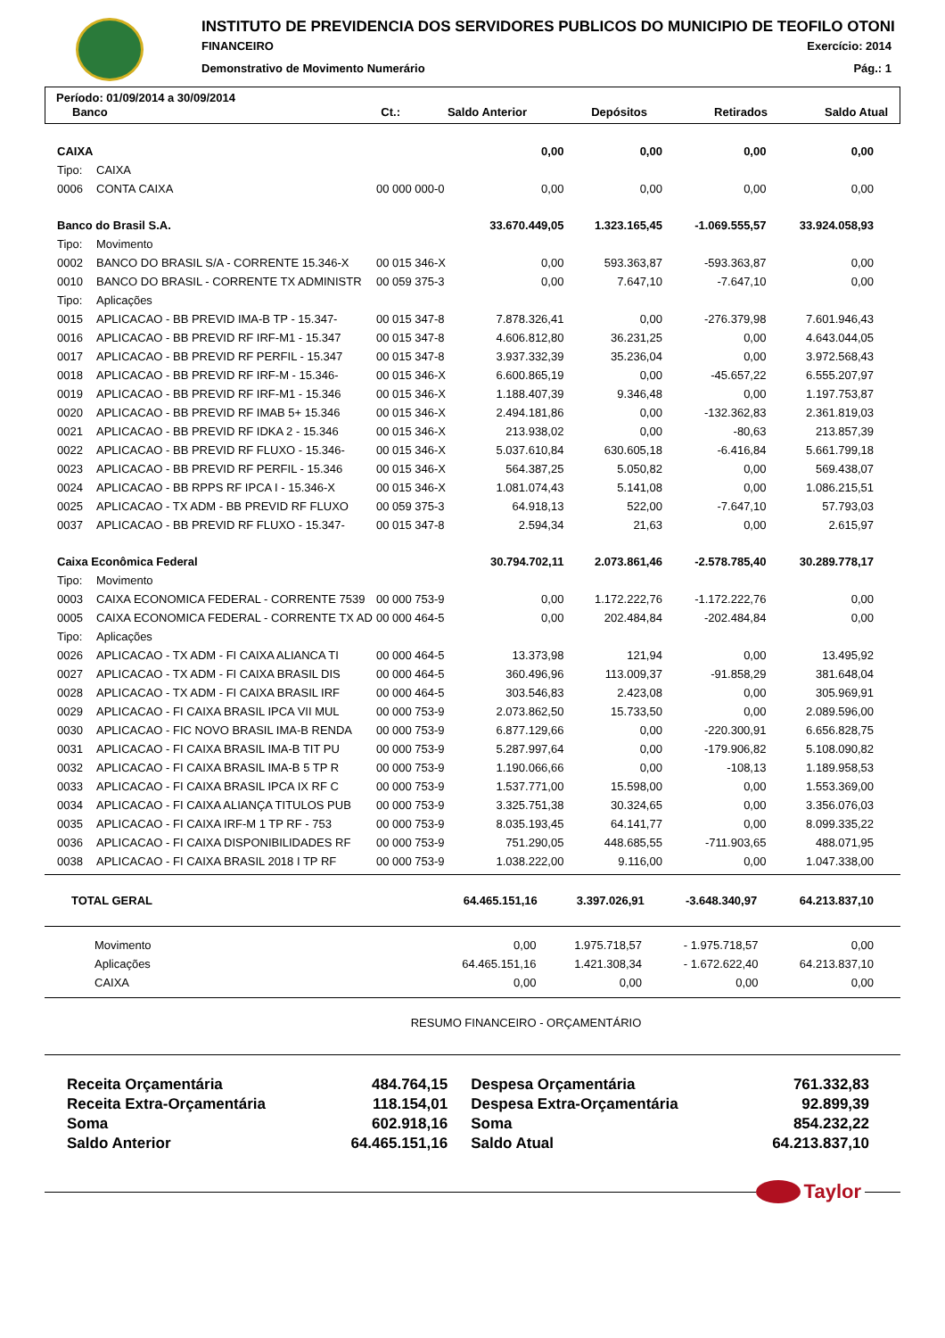INSTITUTO DE PREVIDENCIA DOS SERVIDORES PUBLICOS DO MUNICIPIO DE TEOFILO OTONI
FINANCEIRO Exercício: 2014
Demonstrativo de Movimento Numerário Pág.: 1
Período: 01/09/2014 a 30/09/2014
| Banco | Ct.: | Saldo Anterior | Depósitos | Retirados | Saldo Atual |
| CAIXA | | | 0,00 | 0,00 | 0,00 | 0,00 |
| Tipo: | CAIXA | | | | | |
| 0006 | CONTA CAIXA | 00 000 000-0 | 0,00 | 0,00 | 0,00 | 0,00 |
| Banco do Brasil S.A. | | | 33.670.449,05 | 1.323.165,45 | -1.069.555,57 | 33.924.058,93 |
| Tipo: | Movimento | | | | | |
| 0002 | BANCO DO BRASIL S/A - CORRENTE 15.346-X | 00 015 346-X | 0,00 | 593.363,87 | -593.363,87 | 0,00 |
| 0010 | BANCO DO BRASIL - CORRENTE TX ADMINISTR | 00 059 375-3 | 0,00 | 7.647,10 | -7.647,10 | 0,00 |
| Tipo: | Aplicações | | | | | |
| 0015 | APLICACAO - BB PREVID IMA-B TP - 15.347- | 00 015 347-8 | 7.878.326,41 | 0,00 | -276.379,98 | 7.601.946,43 |
| 0016 | APLICACAO - BB PREVID RF IRF-M1 - 15.347 | 00 015 347-8 | 4.606.812,80 | 36.231,25 | 0,00 | 4.643.044,05 |
| 0017 | APLICACAO - BB PREVID RF PERFIL - 15.347 | 00 015 347-8 | 3.937.332,39 | 35.236,04 | 0,00 | 3.972.568,43 |
| 0018 | APLICACAO - BB PREVID RF IRF-M - 15.346- | 00 015 346-X | 6.600.865,19 | 0,00 | -45.657,22 | 6.555.207,97 |
| 0019 | APLICACAO - BB PREVID RF IRF-M1 - 15.346 | 00 015 346-X | 1.188.407,39 | 9.346,48 | 0,00 | 1.197.753,87 |
| 0020 | APLICACAO - BB PREVID RF IMAB 5+ 15.346 | 00 015 346-X | 2.494.181,86 | 0,00 | -132.362,83 | 2.361.819,03 |
| 0021 | APLICACAO - BB PREVID RF IDKA 2 - 15.346 | 00 015 346-X | 213.938,02 | 0,00 | -80,63 | 213.857,39 |
| 0022 | APLICACAO - BB PREVID RF FLUXO - 15.346- | 00 015 346-X | 5.037.610,84 | 630.605,18 | -6.416,84 | 5.661.799,18 |
| 0023 | APLICACAO - BB PREVID RF PERFIL - 15.346 | 00 015 346-X | 564.387,25 | 5.050,82 | 0,00 | 569.438,07 |
| 0024 | APLICACAO - BB RPPS RF IPCA I - 15.346-X | 00 015 346-X | 1.081.074,43 | 5.141,08 | 0,00 | 1.086.215,51 |
| 0025 | APLICACAO - TX ADM - BB PREVID RF FLUXO | 00 059 375-3 | 64.918,13 | 522,00 | -7.647,10 | 57.793,03 |
| 0037 | APLICACAO - BB PREVID RF FLUXO - 15.347- | 00 015 347-8 | 2.594,34 | 21,63 | 0,00 | 2.615,97 |
| Caixa Econômica Federal | | | 30.794.702,11 | 2.073.861,46 | -2.578.785,40 | 30.289.778,17 |
| Tipo: | Movimento | | | | | |
| 0003 | CAIXA ECONOMICA FEDERAL - CORRENTE 7539 | 00 000 753-9 | 0,00 | 1.172.222,76 | -1.172.222,76 | 0,00 |
| 0005 | CAIXA ECONOMICA FEDERAL - CORRENTE TX AD | 00 000 464-5 | 0,00 | 202.484,84 | -202.484,84 | 0,00 |
| Tipo: | Aplicações | | | | | |
| 0026 | APLICACAO - TX ADM - FI CAIXA ALIANCA TI | 00 000 464-5 | 13.373,98 | 121,94 | 0,00 | 13.495,92 |
| 0027 | APLICACAO - TX ADM - FI CAIXA BRASIL DIS | 00 000 464-5 | 360.496,96 | 113.009,37 | -91.858,29 | 381.648,04 |
| 0028 | APLICACAO - TX ADM - FI CAIXA BRASIL IRF | 00 000 464-5 | 303.546,83 | 2.423,08 | 0,00 | 305.969,91 |
| 0029 | APLICACAO - FI CAIXA BRASIL IPCA VII MUL | 00 000 753-9 | 2.073.862,50 | 15.733,50 | 0,00 | 2.089.596,00 |
| 0030 | APLICACAO - FIC NOVO BRASIL IMA-B RENDA | 00 000 753-9 | 6.877.129,66 | 0,00 | -220.300,91 | 6.656.828,75 |
| 0031 | APLICACAO - FI CAIXA BRASIL IMA-B TIT PU | 00 000 753-9 | 5.287.997,64 | 0,00 | -179.906,82 | 5.108.090,82 |
| 0032 | APLICACAO - FI CAIXA BRASIL IMA-B 5 TP R | 00 000 753-9 | 1.190.066,66 | 0,00 | -108,13 | 1.189.958,53 |
| 0033 | APLICACAO - FI CAIXA BRASIL IPCA IX RF C | 00 000 753-9 | 1.537.771,00 | 15.598,00 | 0,00 | 1.553.369,00 |
| 0034 | APLICACAO - FI CAIXA ALIANÇA TITULOS PUB | 00 000 753-9 | 3.325.751,38 | 30.324,65 | 0,00 | 3.356.076,03 |
| 0035 | APLICACAO - FI CAIXA IRF-M 1 TP RF - 753 | 00 000 753-9 | 8.035.193,45 | 64.141,77 | 0,00 | 8.099.335,22 |
| 0036 | APLICACAO - FI CAIXA DISPONIBILIDADES RF | 00 000 753-9 | 751.290,05 | 448.685,55 | -711.903,65 | 488.071,95 |
| 0038 | APLICACAO - FI CAIXA BRASIL 2018 I TP RF | 00 000 753-9 | 1.038.222,00 | 9.116,00 | 0,00 | 1.047.338,00 |
| TOTAL GERAL | 64.465.151,16 | 3.397.026,91 | -3.648.340,97 | 64.213.837,10 |
| Movimento | 0,00 | 1.975.718,57 | - 1.975.718,57 | 0,00 |
| Aplicações | 64.465.151,16 | 1.421.308,34 | - 1.672.622,40 | 64.213.837,10 |
| CAIXA | 0,00 | 0,00 | 0,00 | 0,00 |
RESUMO FINANCEIRO - ORÇAMENTÁRIO
| Receita Orçamentária | 484.764,15 | Despesa Orçamentária | 761.332,83 |
| Receita Extra-Orçamentária | 118.154,01 | Despesa Extra-Orçamentária | 92.899,39 |
| Soma | 602.918,16 | Soma | 854.232,22 |
| Saldo Anterior | 64.465.151,16 | Saldo Atual | 64.213.837,10 |
Taylor